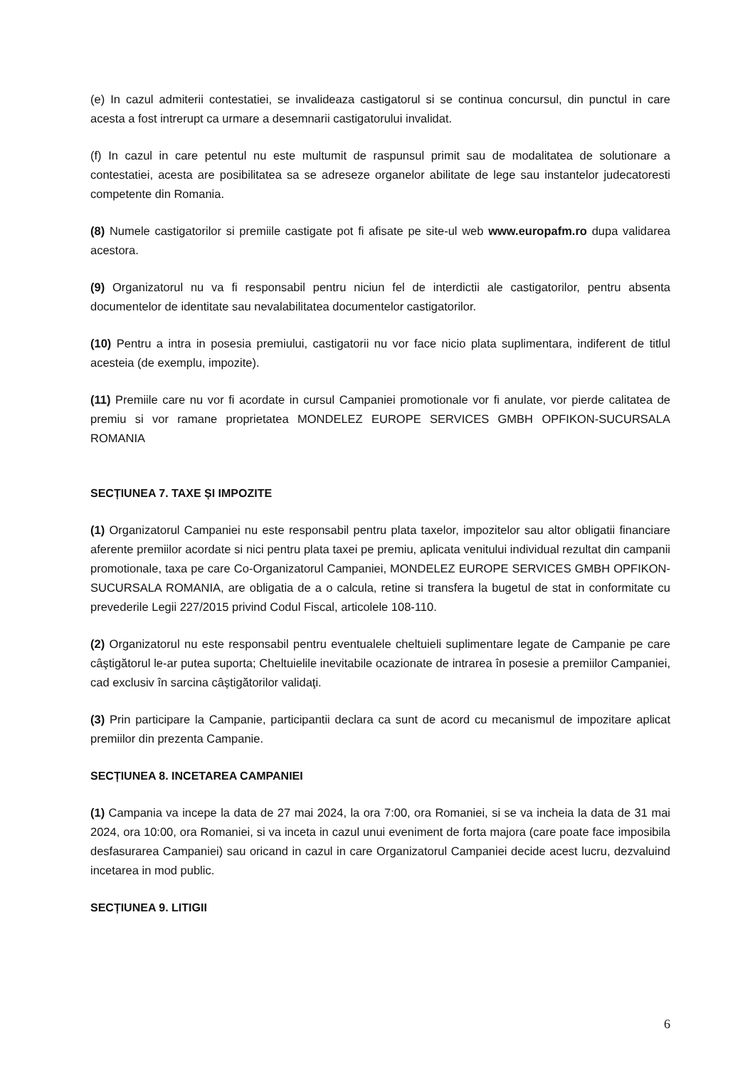(e) In cazul admiterii contestatiei, se invalideaza castigatorul si se continua concursul, din punctul in care acesta a fost intrerupt ca urmare a desemnarii castigatorului invalidat.
(f) In cazul in care petentul nu este multumit de raspunsul primit sau de modalitatea de solutionare a contestatiei, acesta are posibilitatea sa se adreseze organelor abilitate de lege sau instantelor judecatoresti competente din Romania.
(8) Numele castigatorilor si premiile castigate pot fi afisate pe site-ul web www.europafm.ro dupa validarea acestora.
(9) Organizatorul nu va fi responsabil pentru niciun fel de interdictii ale castigatorilor, pentru absenta documentelor de identitate sau nevalabilitatea documentelor castigatorilor.
(10) Pentru a intra in posesia premiului, castigatorii nu vor face nicio plata suplimentara, indiferent de titlul acesteia (de exemplu, impozite).
(11) Premiile care nu vor fi acordate in cursul Campaniei promotionale vor fi anulate, vor pierde calitatea de premiu si vor ramane proprietatea MONDELEZ EUROPE SERVICES GMBH OPFIKON-SUCURSALA ROMANIA
SECȚIUNEA 7. TAXE ȘI IMPOZITE
(1) Organizatorul Campaniei nu este responsabil pentru plata taxelor, impozitelor sau altor obligatii financiare aferente premiilor acordate si nici pentru plata taxei pe premiu, aplicata venitului individual rezultat din campanii promotionale, taxa pe care Co-Organizatorul Campaniei, MONDELEZ EUROPE SERVICES GMBH OPFIKON-SUCURSALA ROMANIA, are obligatia de a o calcula, retine si transfera la bugetul de stat in conformitate cu prevederile Legii 227/2015 privind Codul Fiscal, articolele 108-110.
(2) Organizatorul nu este responsabil pentru eventualele cheltuieli suplimentare legate de Campanie pe care câştigătorul le-ar putea suporta; Cheltuielile inevitabile ocazionate de intrarea în posesie a premiilor Campaniei, cad exclusiv în sarcina câştigătorilor validaţi.
(3) Prin participare la Campanie, participantii declara ca sunt de acord cu mecanismul de impozitare aplicat premiilor din prezenta Campanie.
SECȚIUNEA 8. INCETAREA CAMPANIEI
(1) Campania va incepe la data de 27 mai 2024, la ora 7:00, ora Romaniei, si se va incheia la data de 31 mai 2024, ora 10:00, ora Romaniei, si va inceta in cazul unui eveniment de forta majora (care poate face imposibila desfasurarea Campaniei) sau oricand in cazul in care Organizatorul Campaniei decide acest lucru, dezvaluind incetarea in mod public.
SECȚIUNEA 9. LITIGII
6